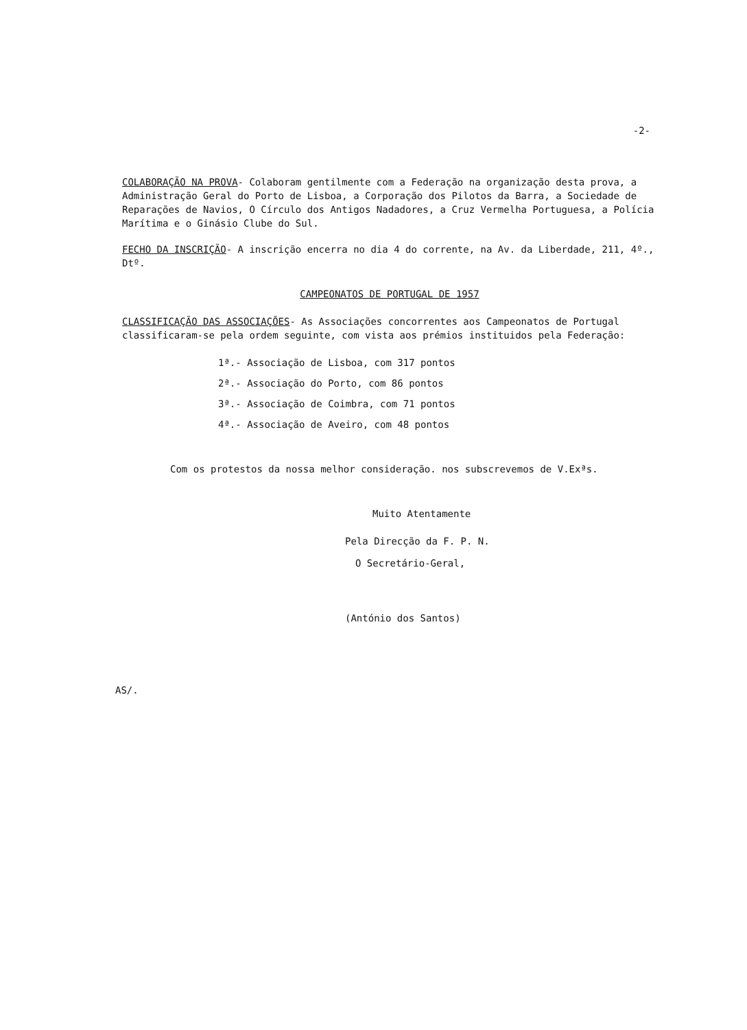-2-
COLABORAÇÃO NA PROVA- Colaboram gentilmente com a Federação na organização desta prova, a Administração Geral do Porto de Lisboa, a Corporação dos Pilotos da Barra, a Sociedade de Reparações de Navios, O Círculo dos Antigos Nadadores, a Cruz Vermelha Portuguesa, a Polícia Marítima e o Ginásio Clube do Sul.
FECHO DA INSCRIÇÃO- A inscrição encerra no dia 4 do corrente, na Av. da Liberdade, 211, 4º., Dtº.
CAMPEONATOS DE PORTUGAL DE 1957
CLASSIFICAÇÃO DAS ASSOCIAÇÕES- As Associações concorrentes aos Campeonatos de Portugal classificaram-se pela ordem seguinte, com vista aos prémios instituidos pela Federação:
1ª.- Associação de Lisboa, com 317 pontos
2ª.- Associação do Porto, com 86 pontos
3ª.- Associação de Coimbra, com 71 pontos
4ª.- Associação de Aveiro, com 48 pontos
Com os protestos da nossa melhor consideração. nos subscrevemos de V.Exªs.
Muito Atentamente
Pela Direcção da F. P. N.
O Secretário-Geral,
(António dos Santos)
AS/.